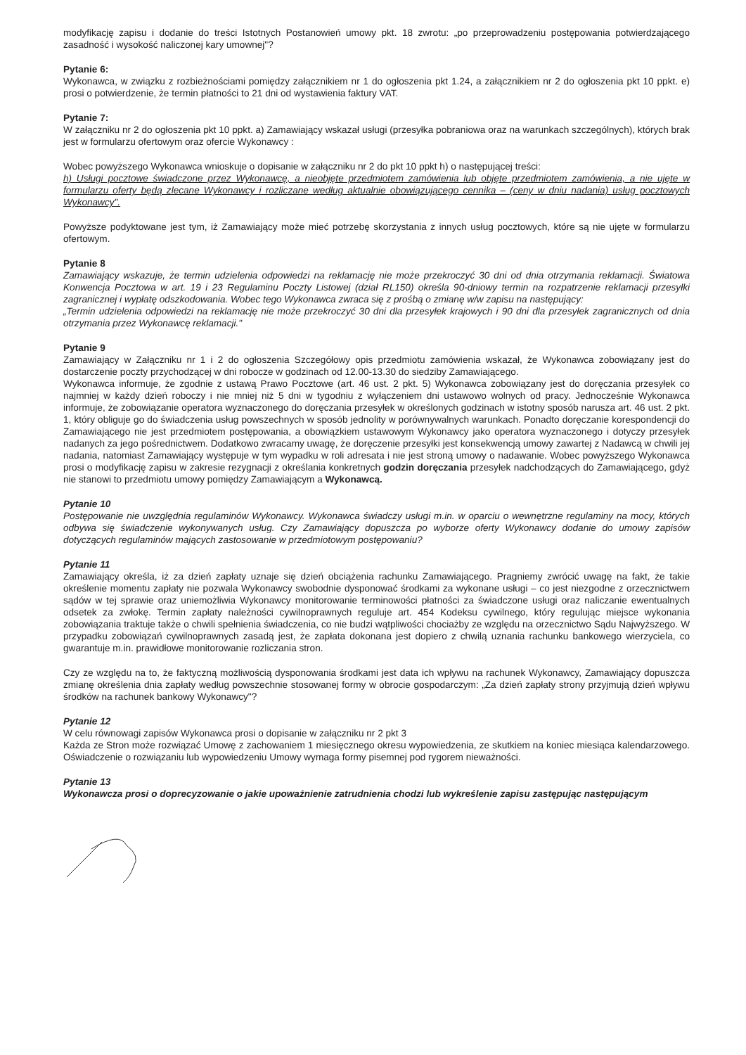modyfikację zapisu i dodanie do treści Istotnych Postanowień umowy pkt. 18 zwrotu: „po przeprowadzeniu postępowania potwierdzającego zasadność i wysokość naliczonej kary umownej"?
Pytanie 6:
Wykonawca, w związku z rozbieżnościami pomiędzy załącznikiem nr 1 do ogłoszenia pkt 1.24, a załącznikiem nr 2 do ogłoszenia pkt 10 ppkt. e) prosi o potwierdzenie, że termin płatności to 21 dni od wystawienia faktury VAT.
Pytanie 7:
W załączniku nr 2 do ogłoszenia pkt 10 ppkt. a) Zamawiający wskazał usługi (przesyłka pobraniowa oraz na warunkach szczególnych), których brak jest w formularzu ofertowym oraz ofercie Wykonawcy :
Wobec powyższego Wykonawca wnioskuje o dopisanie w załączniku nr 2 do pkt 10 ppkt h) o następującej treści:
h) Usługi pocztowe świadczone przez Wykonawcę, a nieobjęte przedmiotem zamówienia lub objęte przedmiotem zamówienia, a nie ujęte w formularzu oferty będą zlecane Wykonawcy i rozliczane według aktualnie obowiązującego cennika – (ceny w dniu nadania) usług pocztowych Wykonawcy".
Powyższe podyktowane jest tym, iż Zamawiający może mieć potrzebę skorzystania z innych usług pocztowych, które są nie ujęte w formularzu ofertowym.
Pytanie 8
Zamawiający wskazuje, że termin udzielenia odpowiedzi na reklamację nie może przekroczyć 30 dni od dnia otrzymania reklamacji. Światowa Konwencja Pocztowa w art. 19 i 23 Regulaminu Poczty Listowej (dział RL150) określa 90-dniowy termin na rozpatrzenie reklamacji przesyłki zagranicznej i wypłatę odszkodowania. Wobec tego Wykonawca zwraca się z prośbą o zmianę w/w zapisu na następujący:
„Termin udzielenia odpowiedzi na reklamację nie może przekroczyć 30 dni dla przesyłek krajowych i 90 dni dla przesyłek zagranicznych od dnia otrzymania przez Wykonawcę reklamacji."
Pytanie 9
Zamawiający w Załączniku nr 1 i 2 do ogłoszenia Szczegółowy opis przedmiotu zamówienia wskazał, że Wykonawca zobowiązany jest do dostarczenie poczty przychodzącej w dni robocze w godzinach od 12.00-13.30 do siedziby Zamawiającego.
Wykonawca informuje, że zgodnie z ustawą Prawo Pocztowe (art. 46 ust. 2 pkt. 5) Wykonawca zobowiązany jest do doręczania przesyłek co najmniej w każdy dzień roboczy i nie mniej niż 5 dni w tygodniu z wyłączeniem dni ustawowo wolnych od pracy. Jednocześnie Wykonawca informuje, że zobowiązanie operatora wyznaczonego do doręczania przesyłek w określonych godzinach w istotny sposób narusza art. 46 ust. 2 pkt. 1, który obliguje go do świadczenia usług powszechnych w sposób jednolity w porównywalnych warunkach. Ponadto doręczanie korespondencji do Zamawiającego nie jest przedmiotem postępowania, a obowiązkiem ustawowym Wykonawcy jako operatora wyznaczonego i dotyczy przesyłek nadanych za jego pośrednictwem. Dodatkowo zwracamy uwagę, że doręczenie przesyłki jest konsekwencją umowy zawartej z Nadawcą w chwili jej nadania, natomiast Zamawiający występuje w tym wypadku w roli adresata i nie jest stroną umowy o nadawanie. Wobec powyższego Wykonawca prosi o modyfikację zapisu w zakresie rezygnacji z określania konkretnych godzin doręczania przesyłek nadchodzących do Zamawiającego, gdyż nie stanowi to przedmiotu umowy pomiędzy Zamawiającym a Wykonawcą.
Pytanie 10
Postępowanie nie uwzględnia regulaminów Wykonawcy. Wykonawca świadczy usługi m.in. w oparciu o wewnętrzne regulaminy na mocy, których odbywa się świadczenie wykonywanych usług. Czy Zamawiający dopuszcza po wyborze oferty Wykonawcy dodanie do umowy zapisów dotyczących regulaminów mających zastosowanie w przedmiotowym postępowaniu?
Pytanie 11
Zamawiający określa, iż za dzień zapłaty uznaje się dzień obciążenia rachunku Zamawiającego. Pragniemy zwrócić uwagę na fakt, że takie określenie momentu zapłaty nie pozwala Wykonawcy swobodnie dysponować środkami za wykonane usługi – co jest niezgodne z orzecznictwem sądów w tej sprawie oraz uniemożliwia Wykonawcy monitorowanie terminowości płatności za świadczone usługi oraz naliczanie ewentualnych odsetek za zwłokę. Termin zapłaty należności cywilnoprawnych reguluje art. 454 Kodeksu cywilnego, który regulując miejsce wykonania zobowiązania traktuje także o chwili spełnienia świadczenia, co nie budzi wątpliwości chociażby ze względu na orzecznictwo Sądu Najwyższego. W przypadku zobowiązań cywilnoprawnych zasadą jest, że zapłata dokonana jest dopiero z chwilą uznania rachunku bankowego wierzyciela, co gwarantuje m.in. prawidłowe monitorowanie rozliczania stron.
Czy ze względu na to, że faktyczną możliwością dysponowania środkami jest data ich wpływu na rachunek Wykonawcy, Zamawiający dopuszcza zmianę określenia dnia zapłaty według powszechnie stosowanej formy w obrocie gospodarczym: „Za dzień zapłaty strony przyjmują dzień wpływu środków na rachunek bankowy Wykonawcy"?
Pytanie 12
W celu równowagi zapisów Wykonawca prosi o dopisanie w załączniku nr 2 pkt 3
Każda ze Stron może rozwiązać Umowę z zachowaniem 1 miesięcznego okresu wypowiedzenia, ze skutkiem na koniec miesiąca kalendarzowego. Oświadczenie o rozwiązaniu lub wypowiedzeniu Umowy wymaga formy pisemnej pod rygorem nieważności.
Pytanie 13
Wykonawcza prosi o doprecyzowanie o jakie upoważnienie zatrudnienia chodzi lub wykreślenie zapisu zastępując następującym